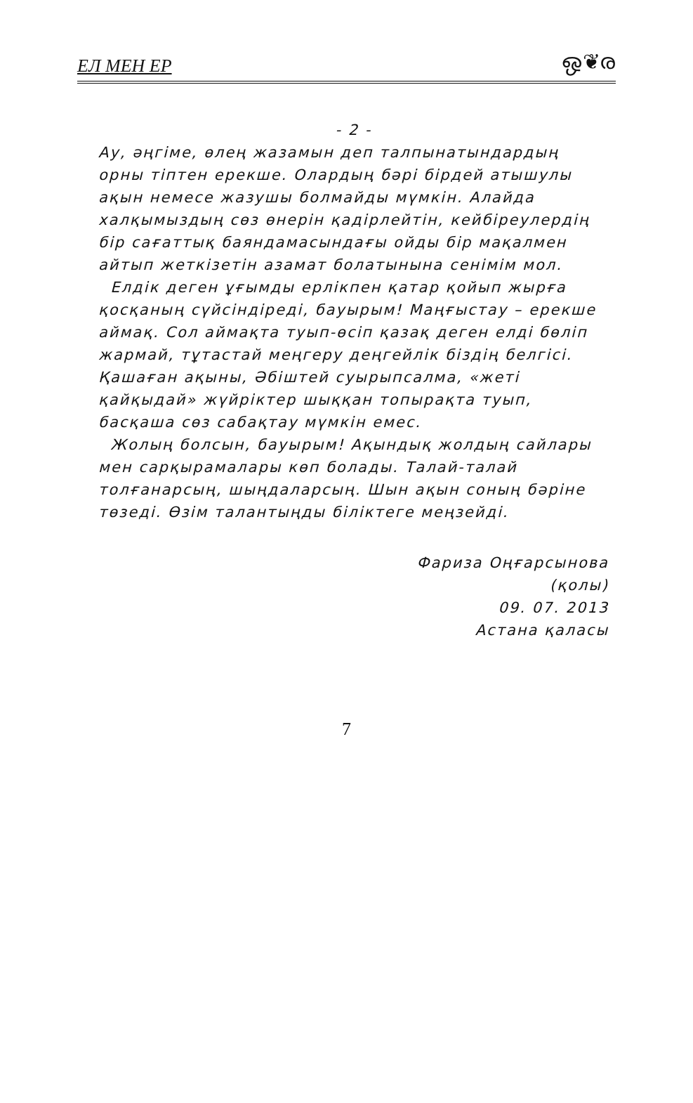ЕЛ МЕН ЕР ஒ❦ര
- 2 -
Ау, әңгіме, өлең жазамын деп талпынатындардың орны тіптен ерекше. Олардың бәрі бірдей атышулы ақын немесе жазушы болмайды мүмкін. Алайда халқымыздың сөз өнерін қадірлейтін, кейбіреулердің бір сағаттық баяндамасындағы ойды бір мақалмен айтып жеткізетін азамат болатынына сенімім мол.
Елдік деген ұғымды ерлікпен қатар қойып жырға қосқаның сүйсіндіреді, бауырым! Маңғыстау – ерекше аймақ. Сол аймақта туып-өсіп қазақ деген елді бөліп жармай, тұтастай меңгеру деңгейлік біздің белгісі. Қашаған ақыны, Әбіштей суырыпсалма, «жеті қайқыдай» жүйріктер шыққан топырақта туып, басқаша сөз сабақтау мүмкін емес.
Жолың болсын, бауырым! Ақындық жолдың сайлары мен сарқырамалары көп болады. Талай-талай толғанарсың, шыңдаларсың. Шын ақын соның бәріне төзеді. Өзім талантыңды біліктеге меңзейді.
Фариза Оңғарсынова
(қолы)
09. 07. 2013
Астана қаласы
7